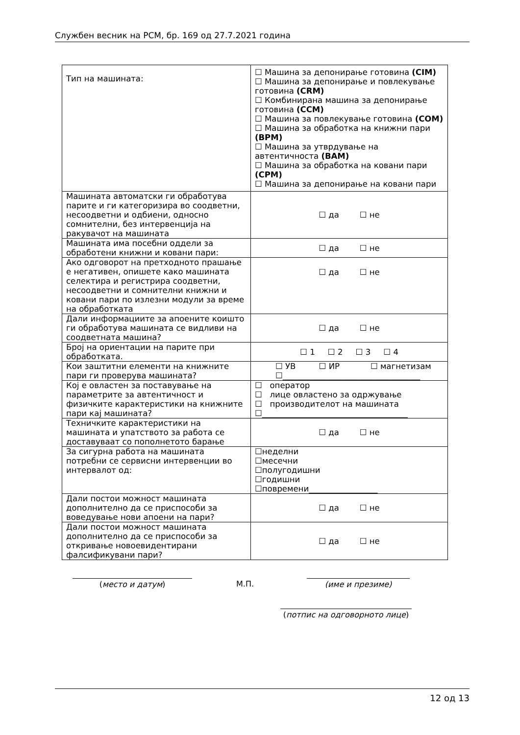Службен весник на РСМ, бр. 169 од 27.7.2021 година
| Тип на машината: | ☐ Машина за депонирање готовина (CIM) ☐ Машина за депонирање и повлекување готовина (CRM) ☐ Комбинирана машина за депонирање готовина (CCM) ☐ Машина за повлекување готовина (COM) ☐ Машина за обработка на книжни пари (BPM) ☐ Машина за утврдување на автентичноста (BAM) ☐ Машина за обработка на ковани пари (CPM) ☐ Машина за депонирање на ковани пари |
| Машината автоматски ги обработува парите и ги категоризира во соодветни, несоодветни и одбиени, односно сомнителни, без интервенција на ракувачот на машината | ☐ да ☐ не |
| Машината има посебни оддели за обработени книжни и ковани пари: | ☐ да ☐ не |
| Ако одговорот на претходното прашање е негативен, опишете како машината селектира и регистрира соодветни, несоодветни и сомнителни книжни и ковани пари по излезни модули за време на обработката | ☐ да ☐ не |
| Дали информациите за апоените коишто ги обработува машината се видливи на соодветната машина? | ☐ да ☐ не |
| Број на ориентации на парите при обработката. | ☐ 1 ☐ 2 ☐ 3 ☐ 4 |
| Кои заштитни елементи на книжните пари ги проверува машината? | ☐ УВ ☐ ИР ☐ магнетизам ☐__________________________________ |
| Кој е овластен за поставување на параметрите за автентичност и физичките карактеристики на книжните пари кај машината? | ☐ оператор ☐ лице овластено за одржување ☐ производителот на машината ☐____________________________________ |
| Техничките карактеристики на машината и упатството за работа се доставуваат со пополнетото барање | ☐ да ☐ не |
| За сигурна работа на машината потребни се сервисни интервенции во интервалот од: | ☐неделни ☐месечни ☐полугодишни ☐годишни ☐повремени_________________ |
| Дали постои можност машината дополнително да се приспособи за воведување нови апоени на пари? | ☐ да ☐ не |
| Дали постои можност машината дополнително да се приспособи за откривање новоевидентирани фалсификувани пари? | ☐ да ☐ не |
(место и датум) М.П. (име и презиме)
(потпис на одговорното лице)
12 од 13